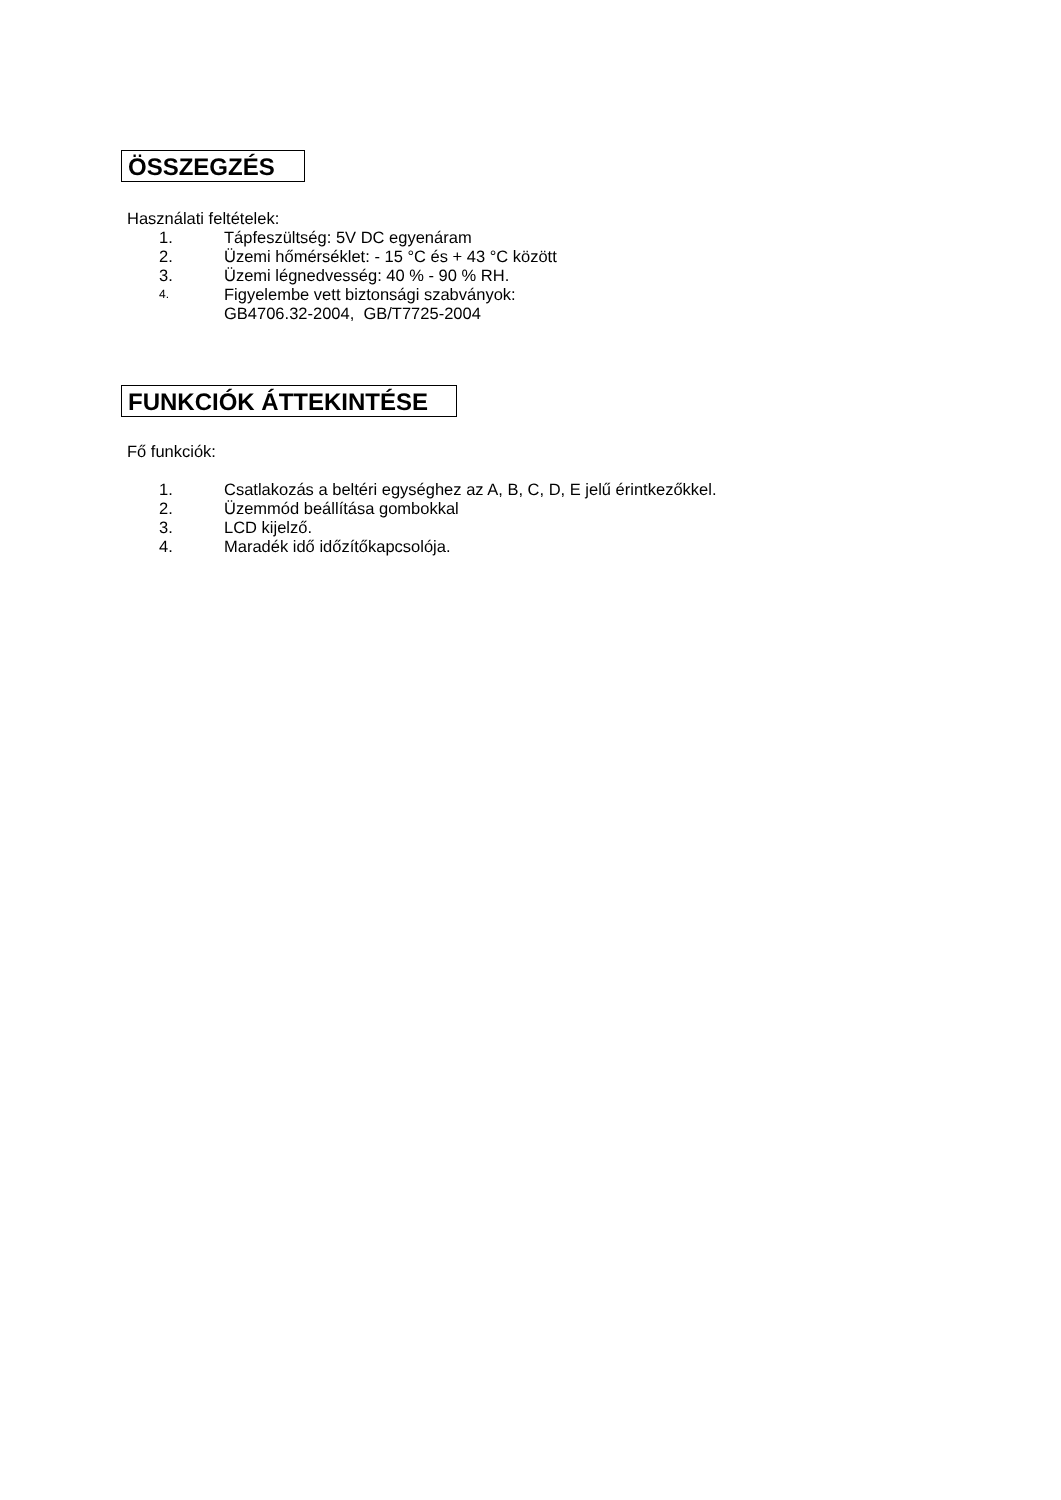ÖSSZEGZÉS
Használati feltételek:
1. Tápfeszültség: 5V DC egyenáram
2. Üzemi hőmérséklet: - 15 °C és + 43 °C között
3. Üzemi légnedvesség: 40 % - 90 % RH.
4. Figyelembe vett biztonsági szabványok:
GB4706.32-2004, GB/T7725-2004
FUNKCIÓK ÁTTEKINTÉSE
Fő funkciók:
1. Csatlakozás a beltéri egységhez az A, B, C, D, E jelű érintkezőkkel.
2. Üzemmód beállítása gombokkal
3. LCD kijelző.
4. Maradék idő időzítőkapcsolója.